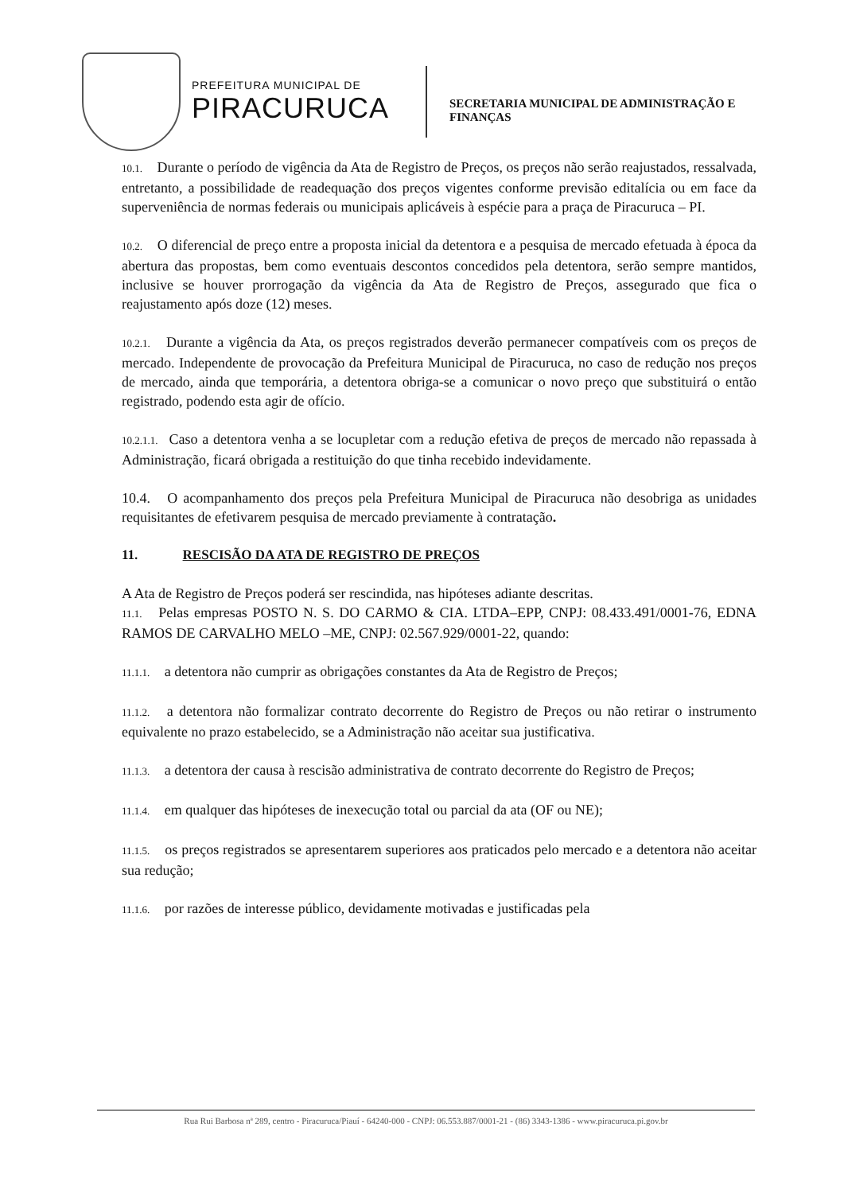PREFEITURA MUNICIPAL DE
PIRACURUCA
SECRETARIA MUNICIPAL DE ADMINISTRAÇÃO E
FINANÇAS
10.1. Durante o período de vigência da Ata de Registro de Preços, os preços não serão reajustados, ressalvada, entretanto, a possibilidade de readequação dos preços vigentes conforme previsão editalícia ou em face da superveniência de normas federais ou municipais aplicáveis à espécie para a praça de Piracuruca – PI.
10.2. O diferencial de preço entre a proposta inicial da detentora e a pesquisa de mercado efetuada à época da abertura das propostas, bem como eventuais descontos concedidos pela detentora, serão sempre mantidos, inclusive se houver prorrogação da vigência da Ata de Registro de Preços, assegurado que fica o reajustamento após doze (12) meses.
10.2.1. Durante a vigência da Ata, os preços registrados deverão permanecer compatíveis com os preços de mercado. Independente de provocação da Prefeitura Municipal de Piracuruca, no caso de redução nos preços de mercado, ainda que temporária, a detentora obriga-se a comunicar o novo preço que substituirá o então registrado, podendo esta agir de ofício.
10.2.1.1. Caso a detentora venha a se locupletar com a redução efetiva de preços de mercado não repassada à Administração, ficará obrigada a restituição do que tinha recebido indevidamente.
10.4. O acompanhamento dos preços pela Prefeitura Municipal de Piracuruca não desobriga as unidades requisitantes de efetivarem pesquisa de mercado previamente à contratação.
11. RESCISÃO DA ATA DE REGISTRO DE PREÇOS
A Ata de Registro de Preços poderá ser rescindida, nas hipóteses adiante descritas.
11.1. Pelas empresas POSTO N. S. DO CARMO & CIA. LTDA–EPP, CNPJ: 08.433.491/0001-76, EDNA RAMOS DE CARVALHO MELO –ME, CNPJ: 02.567.929/0001-22, quando:
11.1.1. a detentora não cumprir as obrigações constantes da Ata de Registro de Preços;
11.1.2. a detentora não formalizar contrato decorrente do Registro de Preços ou não retirar o instrumento equivalente no prazo estabelecido, se a Administração não aceitar sua justificativa.
11.1.3. a detentora der causa à rescisão administrativa de contrato decorrente do Registro de Preços;
11.1.4. em qualquer das hipóteses de inexecução total ou parcial da ata (OF ou NE);
11.1.5. os preços registrados se apresentarem superiores aos praticados pelo mercado e a detentora não aceitar sua redução;
11.1.6. por razões de interesse público, devidamente motivadas e justificadas pela
Rua Rui Barbosa nª 289, centro - Piracuruca/Piauí - 64240-000 - CNPJ: 06.553.887/0001-21 - (86) 3343-1386 - www.piracuruca.pi.gov.br